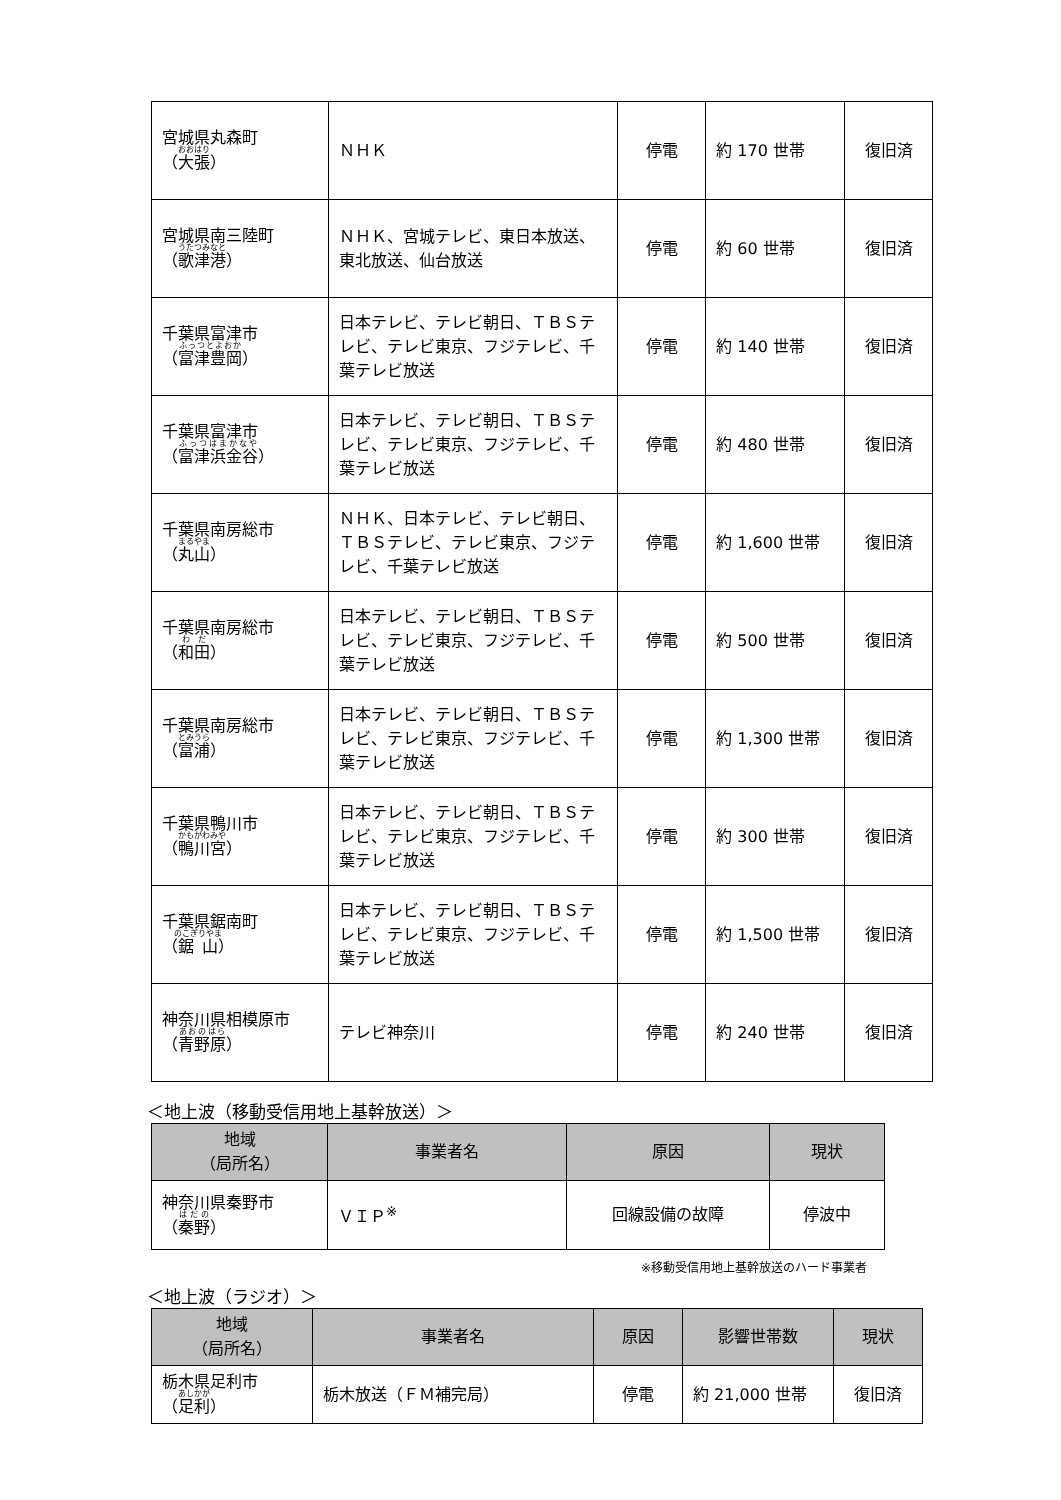| 宮城県丸森町 （ 大張 ） | ＮＨＫ | 停電 | 約 170 世帯 | 復旧済 |
| 宮城県南三陸町 （ 歌津港 ） | ＮＨＫ、宮城テレビ、東日本放送、東北放送、仙台放送 | 停電 | 約 60 世帯 | 復旧済 |
| 千葉県富津市 （ 富津豊岡 ） | 日本テレビ、テレビ朝日、ＴＢＳテレビ、テレビ東京、フジテレビ、千葉テレビ放送 | 停電 | 約 140 世帯 | 復旧済 |
| 千葉県富津市 （ 富津浜金谷 ） | 日本テレビ、テレビ朝日、ＴＢＳテレビ、テレビ東京、フジテレビ、千葉テレビ放送 | 停電 | 約 480 世帯 | 復旧済 |
| 千葉県南房総市 （ 丸山 ） | ＮＨＫ、日本テレビ、テレビ朝日、ＴＢＳテレビ、テレビ東京、フジテレビ、千葉テレビ放送 | 停電 | 約 1,600 世帯 | 復旧済 |
| 千葉県南房総市 （ 和田 ） | 日本テレビ、テレビ朝日、ＴＢＳテレビ、テレビ東京、フジテレビ、千葉テレビ放送 | 停電 | 約 500 世帯 | 復旧済 |
| 千葉県南房総市 （ 富浦 ） | 日本テレビ、テレビ朝日、ＴＢＳテレビ、テレビ東京、フジテレビ、千葉テレビ放送 | 停電 | 約 1,300 世帯 | 復旧済 |
| 千葉県鴨川市 （ 鴨川宮 ） | 日本テレビ、テレビ朝日、ＴＢＳテレビ、テレビ東京、フジテレビ、千葉テレビ放送 | 停電 | 約 300 世帯 | 復旧済 |
| 千葉県鋸南町 （ 鋸山 ） | 日本テレビ、テレビ朝日、ＴＢＳテレビ、テレビ東京、フジテレビ、千葉テレビ放送 | 停電 | 約 1,500 世帯 | 復旧済 |
| 神奈川県相模原市 （ 青野原 ） | テレビ神奈川 | 停電 | 約 240 世帯 | 復旧済 |
＜地上波（移動受信用地上基幹放送）＞
| 地域 （局所名） | 事業者名 | 原因 | 現状 |
| --- | --- | --- | --- |
| 神奈川県秦野市 （ 秦野 ） | ＶＩＰ<sup>※</sup> | 回線設備の故障 | 停波中 |
※移動受信用地上基幹放送のハード事業者
＜地上波（ラジオ）＞
| 地域 （局所名） | 事業者名 | 原因 | 影響世帯数 | 現状 |
| --- | --- | --- | --- | --- |
| 栃木県足利市 （ 足利 ） | 栃木放送（ＦＭ補完局） | 停電 | 約 21,000 世帯 | 復旧済 |